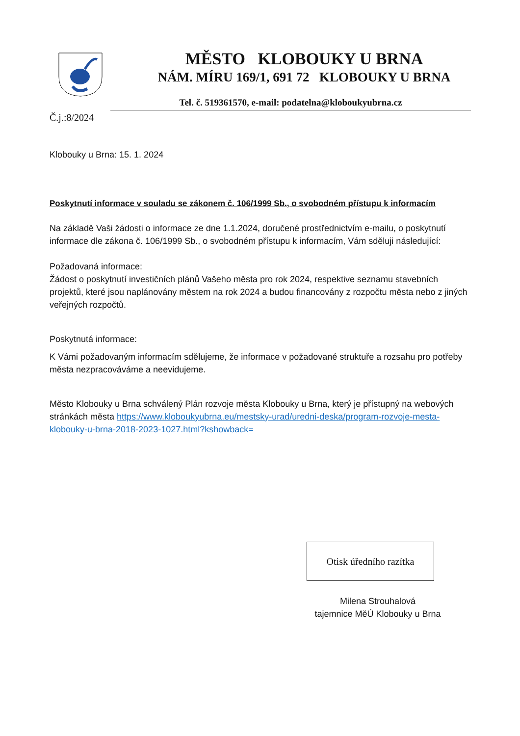MĚSTO KLOBOUKY U BRNA
NÁM. MÍRU 169/1, 691 72 KLOBOUKY U BRNA
Tel. č. 519361570, e-mail: podatelna@kloboukyubrna.cz
Č.j.:8/2024
Klobouky u Brna: 15. 1. 2024
Poskytnutí informace v souladu se zákonem č. 106/1999 Sb., o svobodném přístupu k informacím
Na základě Vaši žádosti o informace ze dne 1.1.2024, doručené prostřednictvím e-mailu, o poskytnutí informace dle zákona č. 106/1999 Sb., o svobodném přístupu k informacím, Vám sděluji následující:
Požadovaná informace:
Žádost o poskytnutí investičních plánů Vašeho města pro rok 2024, respektive seznamu stavebních projektů, které jsou naplánovány městem na rok 2024 a budou financovány z rozpočtu města nebo z jiných veřejných rozpočtů.
Poskytnutá informace:
K Vámi požadovaným informacím sdělujeme, že informace v požadované struktuře a rozsahu pro potřeby města nezpracováváme a neevidujeme.
Město Klobouky u Brna schválený Plán rozvoje města Klobouky u Brna, který je přístupný na webových stránkách města https://www.kloboukyubrna.eu/mestsky-urad/uredni-deska/program-rozvoje-mesta-klobouky-u-brna-2018-2023-1027.html?kshowback=
Otisk úředního razítka
Milena Strouhalová
tajemnice MěÚ Klobouky u Brna